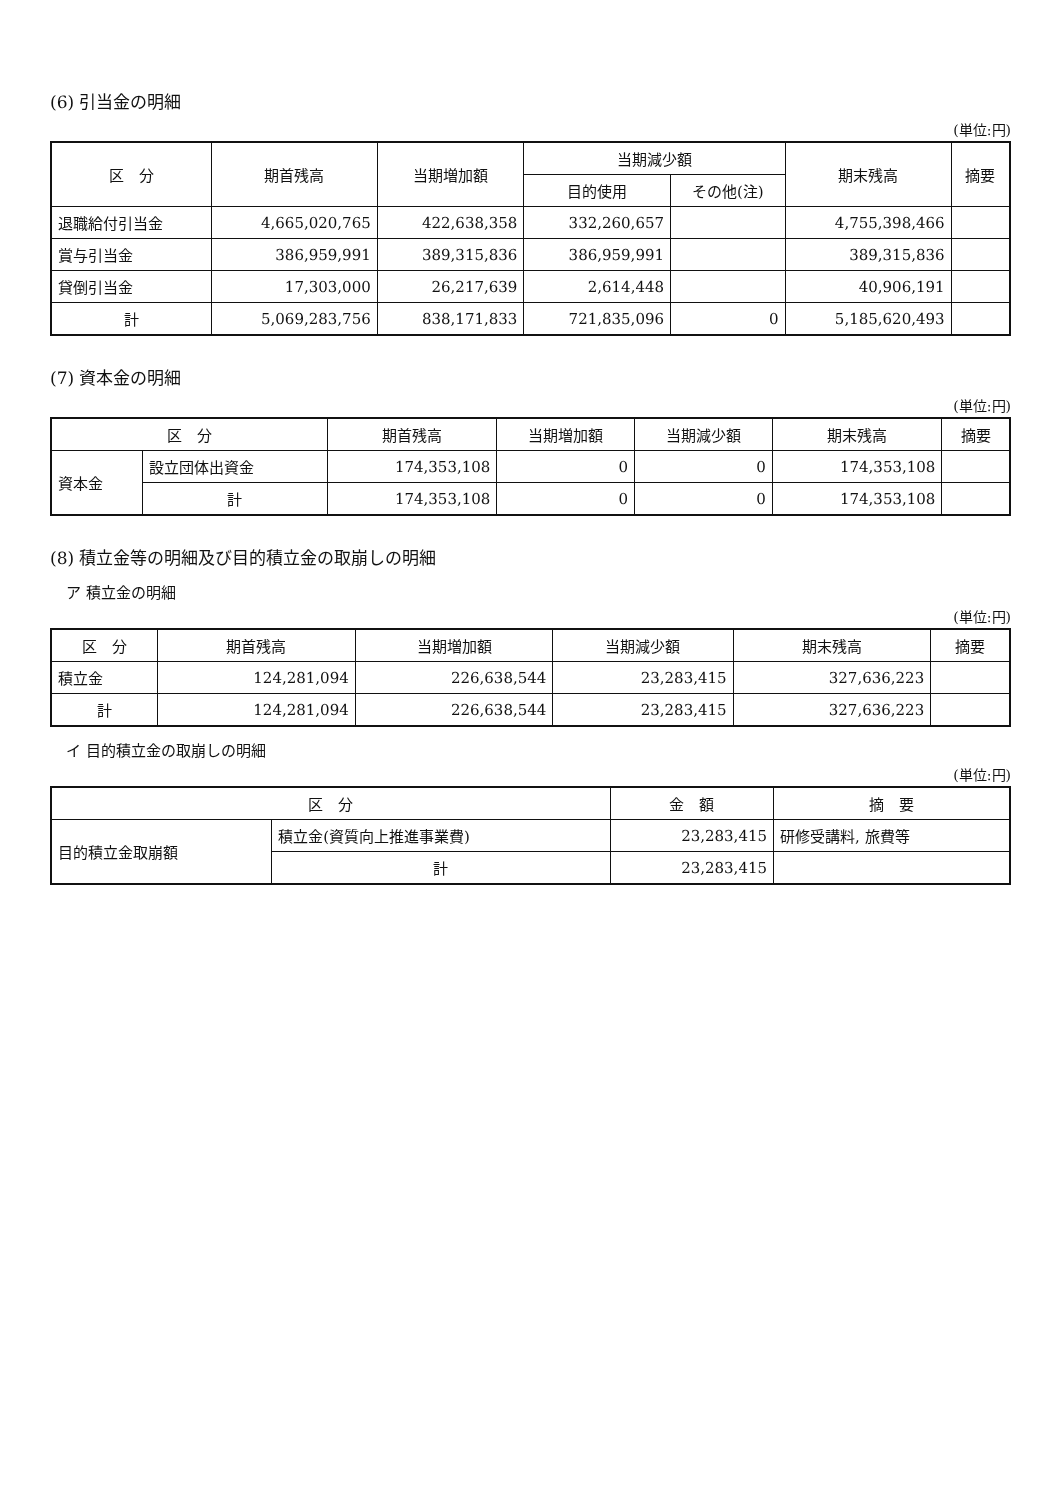(6) 引当金の明細
(単位:円)
| 区 分 | 期首残高 | 当期増加額 | 当期減少額 | | 期末残高 | 摘要 |
| --- | --- | --- | --- | --- | --- | --- |
| | | | 目的使用 | その他(注) | | |
| 退職給付引当金 | 4,665,020,765 | 422,638,358 | 332,260,657 | | 4,755,398,466 | |
| 賞与引当金 | 386,959,991 | 389,315,836 | 386,959,991 | | 389,315,836 | |
| 貸倒引当金 | 17,303,000 | 26,217,639 | 2,614,448 | | 40,906,191 | |
| 計 | 5,069,283,756 | 838,171,833 | 721,835,096 | 0 | 5,185,620,493 | |
(7) 資本金の明細
(単位:円)
| 区 分 | | 期首残高 | 当期増加額 | 当期減少額 | 期末残高 | 摘要 |
| --- | --- | --- | --- | --- | --- | --- |
| 資本金 | 設立団体出資金 | 174,353,108 | 0 | 0 | 174,353,108 | |
| | 計 | 174,353,108 | 0 | 0 | 174,353,108 | |
(8) 積立金等の明細及び目的積立金の取崩しの明細
ア 積立金の明細
(単位:円)
| 区 分 | 期首残高 | 当期増加額 | 当期減少額 | 期末残高 | 摘要 |
| --- | --- | --- | --- | --- | --- |
| 積立金 | 124,281,094 | 226,638,544 | 23,283,415 | 327,636,223 | |
| 計 | 124,281,094 | 226,638,544 | 23,283,415 | 327,636,223 | |
イ 目的積立金の取崩しの明細
(単位:円)
| 区 分 | | 金 額 | 摘 要 |
| --- | --- | --- | --- |
| 目的積立金取崩額 | 積立金(資質向上推進事業費) | 23,283,415 | 研修受講料, 旅費等 |
| | 計 | 23,283,415 | |